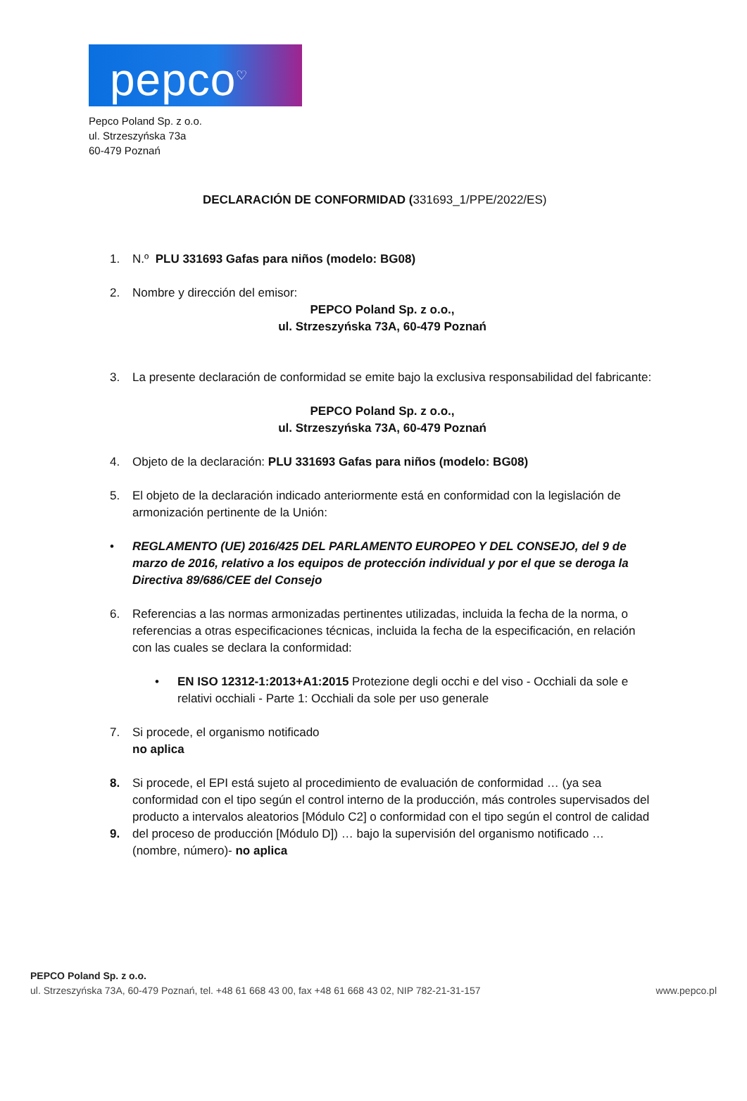pepco<sup>♡</sup>
Pepco Poland Sp. z o.o.
ul. Strzeszyńska 73a
60-479 Poznań
DECLARACIÓN DE CONFORMIDAD (331693_1/PPE/2022/ES)
1. N.º PLU 331693 Gafas para niños (modelo: BG08)
2. Nombre y dirección del emisor:
PEPCO Poland Sp. z o.o.,
ul. Strzeszyńska 73A, 60-479 Poznań
3. La presente declaración de conformidad se emite bajo la exclusiva responsabilidad del fabricante:
PEPCO Poland Sp. z o.o.,
ul. Strzeszyńska 73A, 60-479 Poznań
4. Objeto de la declaración: PLU 331693 Gafas para niños (modelo: BG08)
5. El objeto de la declaración indicado anteriormente está en conformidad con la legislación de armonización pertinente de la Unión:
• REGLAMENTO (UE) 2016/425 DEL PARLAMENTO EUROPEO Y DEL CONSEJO, del 9 de marzo de 2016, relativo a los equipos de protección individual y por el que se deroga la Directiva 89/686/CEE del Consejo
6. Referencias a las normas armonizadas pertinentes utilizadas, incluida la fecha de la norma, o referencias a otras especificaciones técnicas, incluida la fecha de la especificación, en relación con las cuales se declara la conformidad:
• EN ISO 12312-1:2013+A1:2015 Protezione degli occhi e del viso - Occhiali da sole e relativi occhiali - Parte 1: Occhiali da sole per uso generale
7. Si procede, el organismo notificado
no aplica
8.
9.
Si procede, el EPI está sujeto al procedimiento de evaluación de conformidad … (ya sea conformidad con el tipo según el control interno de la producción, más controles supervisados del producto a intervalos aleatorios [Módulo C2] o conformidad con el tipo según el control de calidad del proceso de producción [Módulo D]) … bajo la supervisión del organismo notificado … (nombre, número)- no aplica
PEPCO Poland Sp. z o.o.
ul. Strzeszyńska 73A, 60-479 Poznań, tel. +48 61 668 43 00, fax +48 61 668 43 02, NIP 782-21-31-157 www.pepco.pl